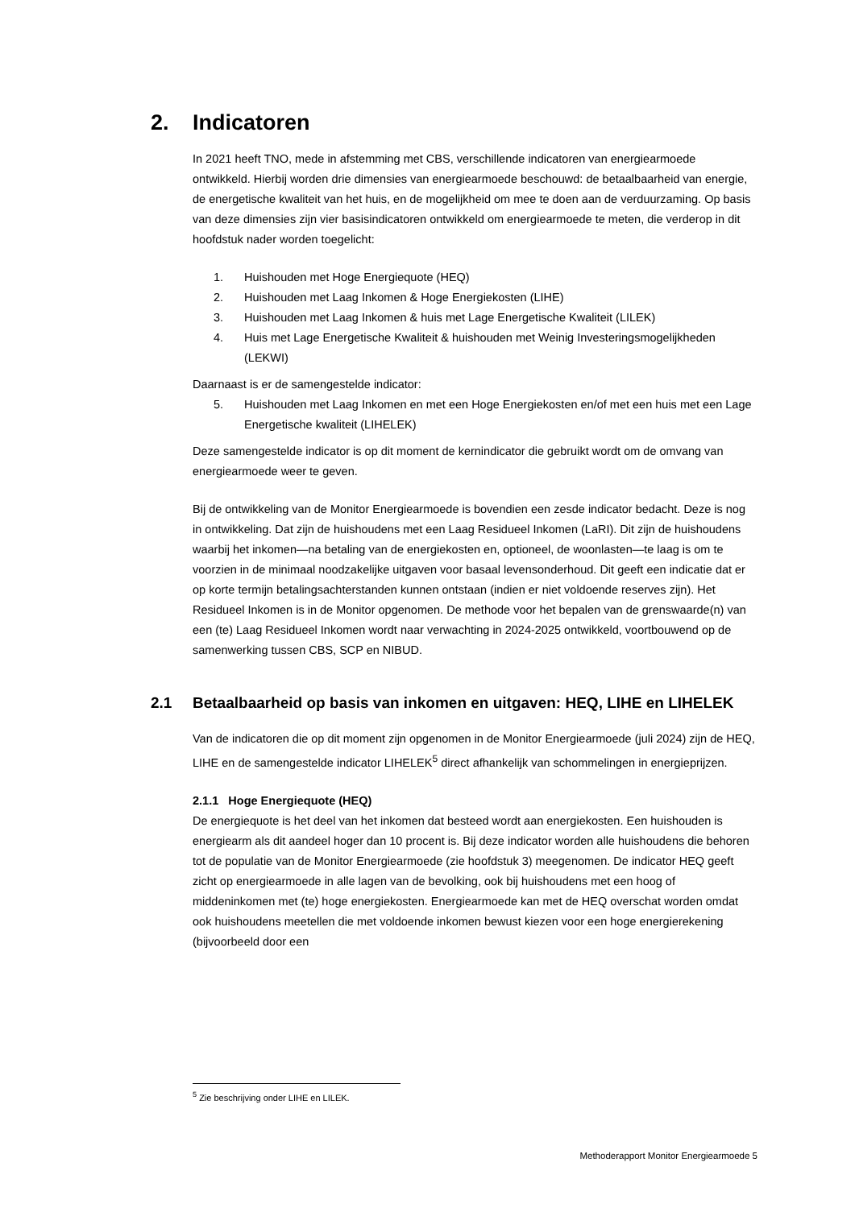2. Indicatoren
In 2021 heeft TNO, mede in afstemming met CBS, verschillende indicatoren van energiearmoede ontwikkeld. Hierbij worden drie dimensies van energiearmoede beschouwd: de betaalbaarheid van energie, de energetische kwaliteit van het huis, en de mogelijkheid om mee te doen aan de verduurzaming. Op basis van deze dimensies zijn vier basisindicatoren ontwikkeld om energiearmoede te meten, die verderop in dit hoofdstuk nader worden toegelicht:
1. Huishouden met Hoge Energiequote (HEQ)
2. Huishouden met Laag Inkomen & Hoge Energiekosten (LIHE)
3. Huishouden met Laag Inkomen & huis met Lage Energetische Kwaliteit (LILEK)
4. Huis met Lage Energetische Kwaliteit & huishouden met Weinig Investeringsmogelijkheden (LEKWI)
Daarnaast is er de samengestelde indicator:
5. Huishouden met Laag Inkomen en met een Hoge Energiekosten en/of met een huis met een Lage Energetische kwaliteit (LIHELEK)
Deze samengestelde indicator is op dit moment de kernindicator die gebruikt wordt om de omvang van energiearmoede weer te geven.
Bij de ontwikkeling van de Monitor Energiearmoede is bovendien een zesde indicator bedacht. Deze is nog in ontwikkeling. Dat zijn de huishoudens met een Laag Residueel Inkomen (LaRI). Dit zijn de huishoudens waarbij het inkomen—na betaling van de energiekosten en, optioneel, de woonlasten—te laag is om te voorzien in de minimaal noodzakelijke uitgaven voor basaal levensonderhoud. Dit geeft een indicatie dat er op korte termijn betalingsachterstanden kunnen ontstaan (indien er niet voldoende reserves zijn). Het Residueel Inkomen is in de Monitor opgenomen. De methode voor het bepalen van de grenswaarde(n) van een (te) Laag Residueel Inkomen wordt naar verwachting in 2024-2025 ontwikkeld, voortbouwend op de samenwerking tussen CBS, SCP en NIBUD.
2.1 Betaalbaarheid op basis van inkomen en uitgaven: HEQ, LIHE en LIHELEK
Van de indicatoren die op dit moment zijn opgenomen in de Monitor Energiearmoede (juli 2024) zijn de HEQ, LIHE en de samengestelde indicator LIHELEK<sup>5</sup> direct afhankelijk van schommelingen in energieprijzen.
2.1.1 Hoge Energiequote (HEQ)
De energiequote is het deel van het inkomen dat besteed wordt aan energiekosten. Een huishouden is energiearm als dit aandeel hoger dan 10 procent is. Bij deze indicator worden alle huishoudens die behoren tot de populatie van de Monitor Energiearmoede (zie hoofdstuk 3) meegenomen. De indicator HEQ geeft zicht op energiearmoede in alle lagen van de bevolking, ook bij huishoudens met een hoog of middeninkomen met (te) hoge energiekosten. Energiearmoede kan met de HEQ overschat worden omdat ook huishoudens meetellen die met voldoende inkomen bewust kiezen voor een hoge energierekening (bijvoorbeeld door een
<sup>5</sup> Zie beschrijving onder LIHE en LILEK.
Methoderapport Monitor Energiearmoede 5